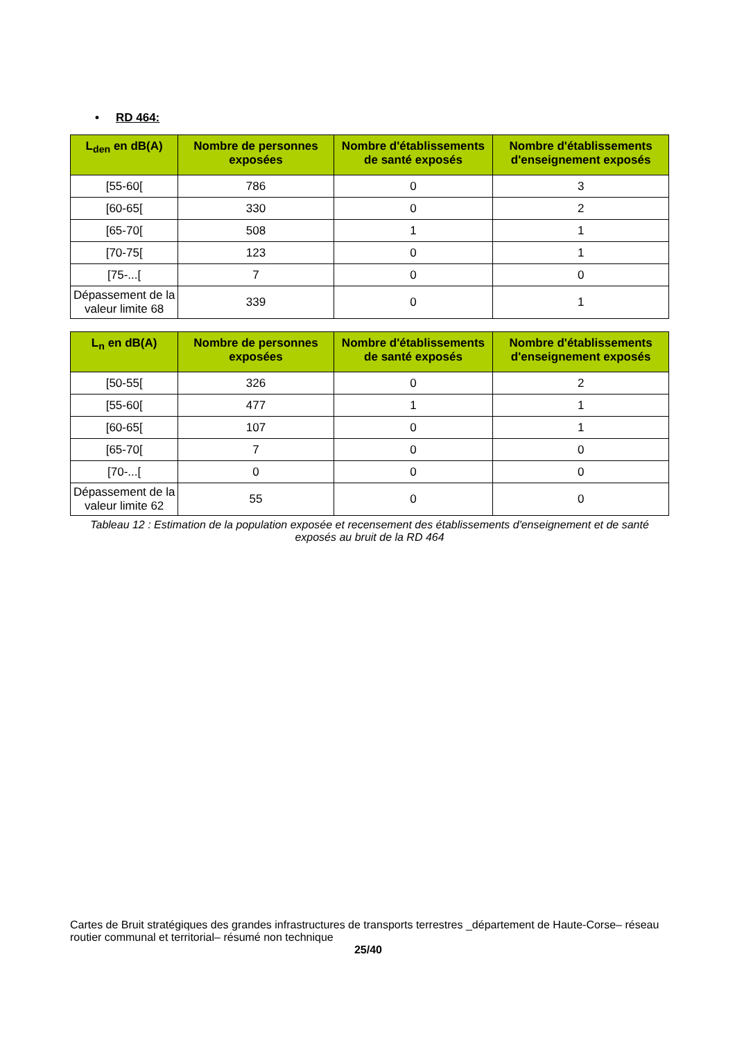• RD 464:
| L<sub>den</sub> en dB(A) | Nombre de personnes exposées | Nombre d'établissements de santé exposés | Nombre d'établissements d'enseignement exposés |
| --- | --- | --- | --- |
| [55-60[ | 786 | 0 | 3 |
| [60-65[ | 330 | 0 | 2 |
| [65-70[ | 508 | 1 | 1 |
| [70-75[ | 123 | 0 | 1 |
| [75-...[ | 7 | 0 | 0 |
| Dépassement de la valeur limite 68 | 339 | 0 | 1 |
| L<sub>n</sub> en dB(A) | Nombre de personnes exposées | Nombre d'établissements de santé exposés | Nombre d'établissements d'enseignement exposés |
| --- | --- | --- | --- |
| [50-55[ | 326 | 0 | 2 |
| [55-60[ | 477 | 1 | 1 |
| [60-65[ | 107 | 0 | 1 |
| [65-70[ | 7 | 0 | 0 |
| [70-...[ | 0 | 0 | 0 |
| Dépassement de la valeur limite 62 | 55 | 0 | 0 |
Tableau 12 : Estimation de la population exposée et recensement des établissements d'enseignement et de santé exposés au bruit de la RD 464
Cartes de Bruit stratégiques des grandes infrastructures de transports terrestres _département de Haute-Corse– réseau routier communal et territorial– résumé non technique
25/40